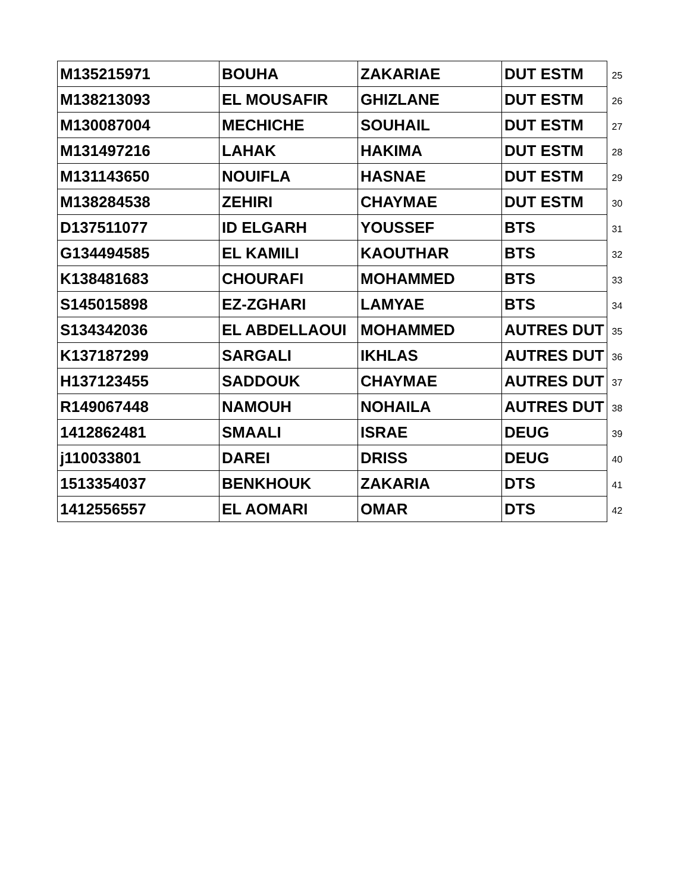| M135215971 | BOUHA | ZAKARIAE | DUT ESTM | 25 |
| M138213093 | EL MOUSAFIR | GHIZLANE | DUT ESTM | 26 |
| M130087004 | MECHICHE | SOUHAIL | DUT ESTM | 27 |
| M131497216 | LAHAK | HAKIMA | DUT ESTM | 28 |
| M131143650 | NOUIFLA | HASNAE | DUT ESTM | 29 |
| M138284538 | ZEHIRI | CHAYMAE | DUT ESTM | 30 |
| D137511077 | ID ELGARH | YOUSSEF | BTS | 31 |
| G134494585 | EL KAMILI | KAOUTHAR | BTS | 32 |
| K138481683 | CHOURAFI | MOHAMMED | BTS | 33 |
| S145015898 | EZ-ZGHARI | LAMYAE | BTS | 34 |
| S134342036 | EL ABDELLAOUI | MOHAMMED | AUTRES DUT | 35 |
| K137187299 | SARGALI | IKHLAS | AUTRES DUT | 36 |
| H137123455 | SADDOUK | CHAYMAE | AUTRES DUT | 37 |
| R149067448 | NAMOUH | NOHAILA | AUTRES DUT | 38 |
| 1412862481 | SMAALI | ISRAE | DEUG | 39 |
| j110033801 | DAREI | DRISS | DEUG | 40 |
| 1513354037 | BENKHOUK | ZAKARIA | DTS | 41 |
| 1412556557 | EL AOMARI | OMAR | DTS | 42 |